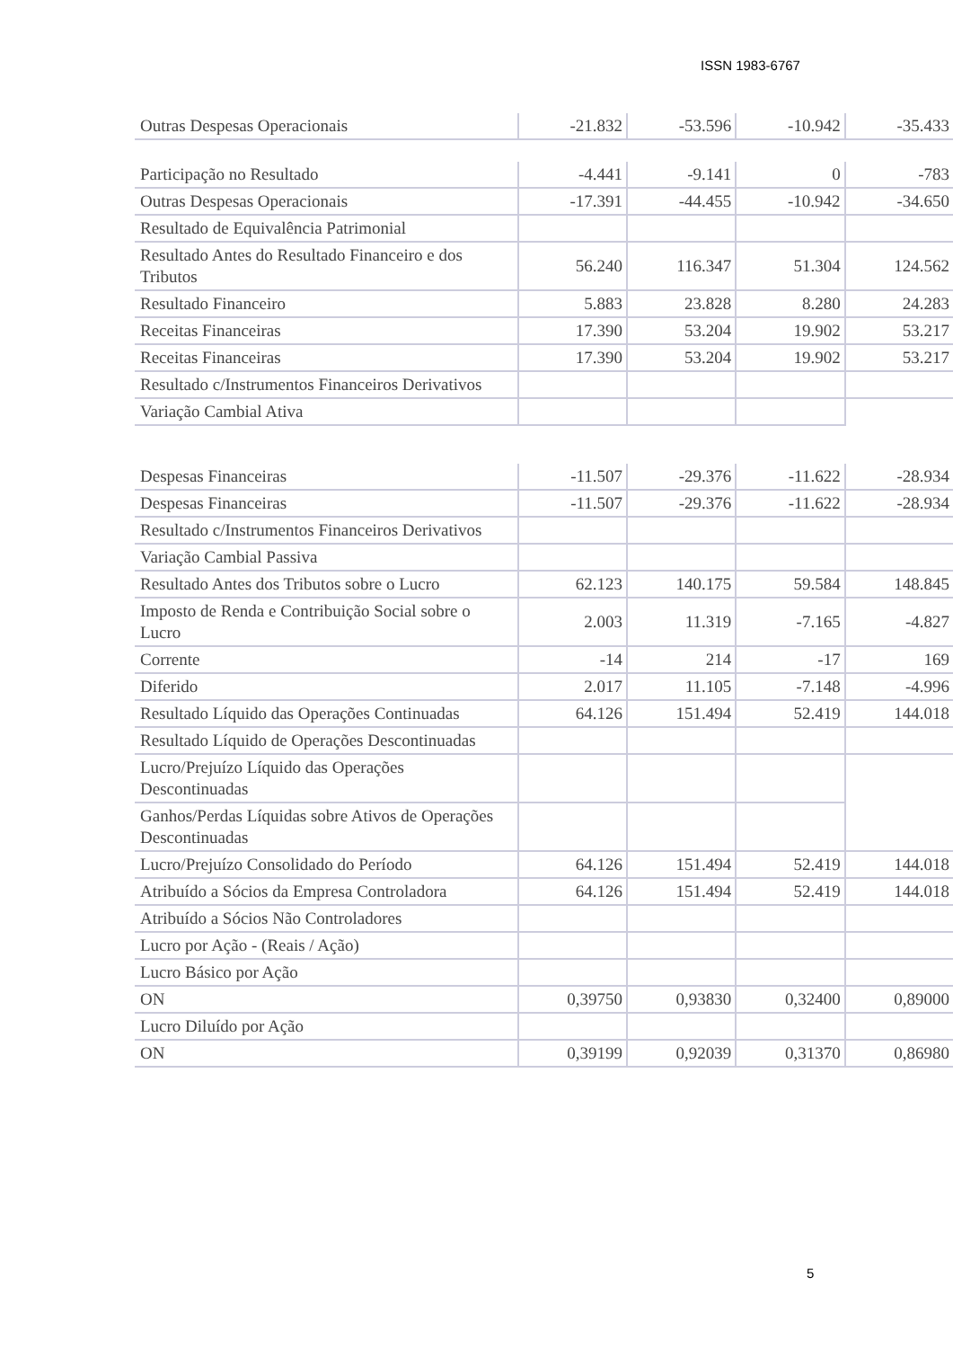ISSN 1983-6767
| Outras Despesas Operacionais | -21.832 | -53.596 | -10.942 | -35.433 |
| Participação no Resultado | -4.441 | -9.141 | 0 | -783 |
| Outras Despesas Operacionais | -17.391 | -44.455 | -10.942 | -34.650 |
| Resultado de Equivalência Patrimonial | | | | |
| Resultado Antes do Resultado Financeiro e dos Tributos | 56.240 | 116.347 | 51.304 | 124.562 |
| Resultado Financeiro | 5.883 | 23.828 | 8.280 | 24.283 |
| Receitas Financeiras | 17.390 | 53.204 | 19.902 | 53.217 |
| Receitas Financeiras | 17.390 | 53.204 | 19.902 | 53.217 |
| Resultado c/Instrumentos Financeiros Derivativos | | | | |
| Variação Cambial Ativa | | | | |
| Despesas Financeiras | -11.507 | -29.376 | -11.622 | -28.934 |
| Despesas Financeiras | -11.507 | -29.376 | -11.622 | -28.934 |
| Resultado c/Instrumentos Financeiros Derivativos | | | | |
| Variação Cambial Passiva | | | | |
| Resultado Antes dos Tributos sobre o Lucro | 62.123 | 140.175 | 59.584 | 148.845 |
| Imposto de Renda e Contribuição Social sobre o Lucro | 2.003 | 11.319 | -7.165 | -4.827 |
| Corrente | -14 | 214 | -17 | 169 |
| Diferido | 2.017 | 11.105 | -7.148 | -4.996 |
| Resultado Líquido das Operações Continuadas | 64.126 | 151.494 | 52.419 | 144.018 |
| Resultado Líquido de Operações Descontinuadas | | | | |
| Lucro/Prejuízo Líquido das Operações Descontinuadas | | | | |
| Ganhos/Perdas Líquidas sobre Ativos de Operações Descontinuadas | | | | |
| Lucro/Prejuízo Consolidado do Período | 64.126 | 151.494 | 52.419 | 144.018 |
| Atribuído a Sócios da Empresa Controladora | 64.126 | 151.494 | 52.419 | 144.018 |
| Atribuído a Sócios Não Controladores | | | | |
| Lucro por Ação - (Reais / Ação) | | | | |
| Lucro Básico por Ação | | | | |
| ON | 0,39750 | 0,93830 | 0,32400 | 0,89000 |
| Lucro Diluído por Ação | | | | |
| ON | 0,39199 | 0,92039 | 0,31370 | 0,86980 |
5